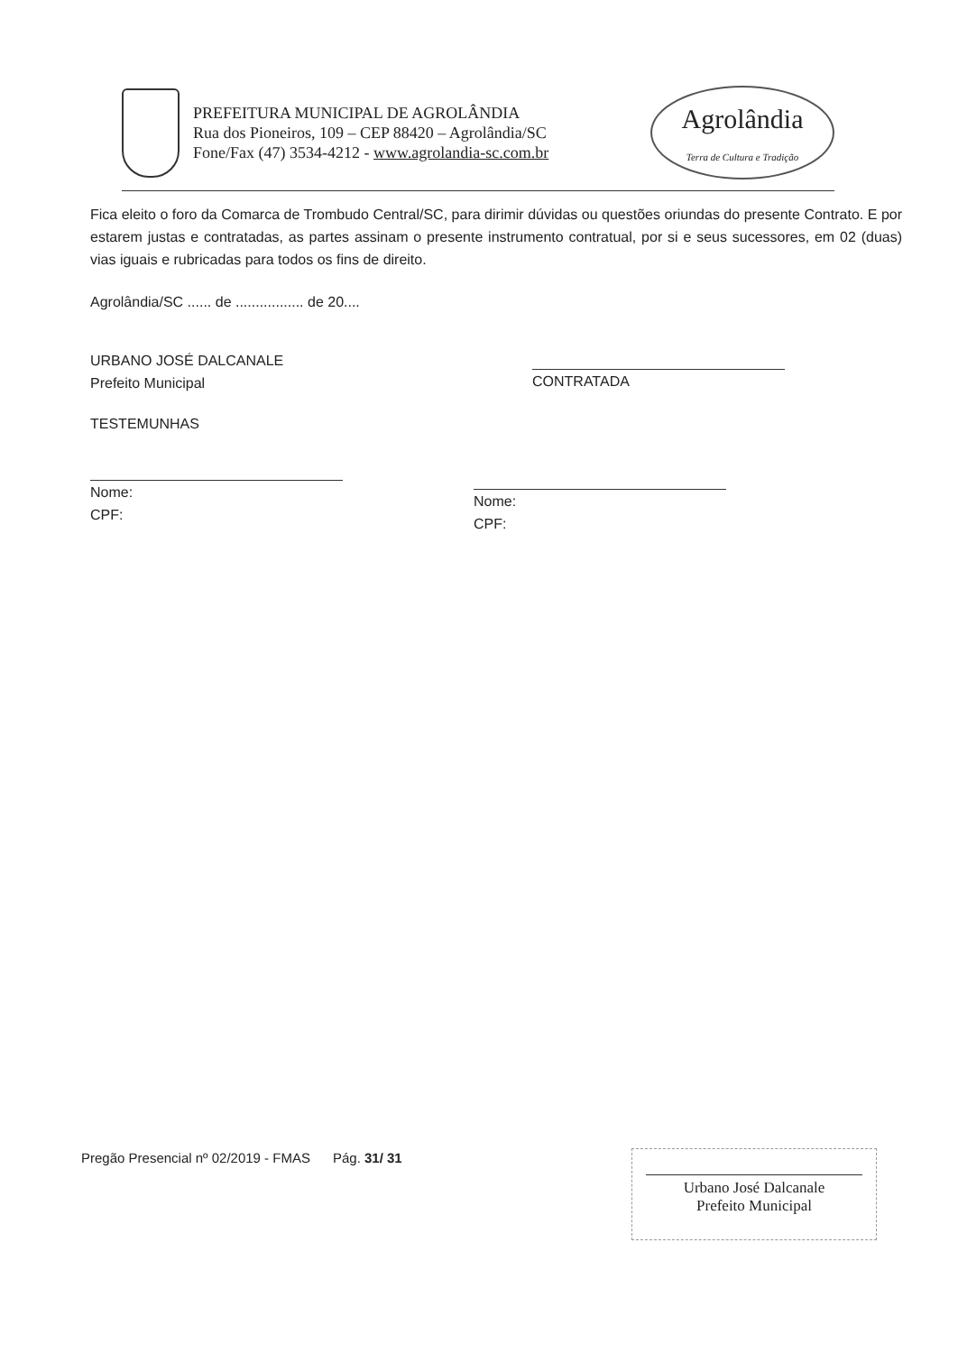PREFEITURA MUNICIPAL DE AGROLÂNDIA
Rua dos Pioneiros, 109 – CEP 88420 – Agrolândia/SC
Fone/Fax (47) 3534-4212 - www.agrolandia-sc.com.br
Agrolândia
Terra de Cultura e Tradição
Fica eleito o foro da Comarca de Trombudo Central/SC, para dirimir dúvidas ou questões oriundas do presente Contrato. E por estarem justas e contratadas, as partes assinam o presente instrumento contratual, por si e seus sucessores, em 02 (duas) vias iguais e rubricadas para todos os fins de direito.
Agrolândia/SC ...... de ................. de 20....
URBANO JOSÉ DALCANALE
Prefeito Municipal
CONTRATADA
TESTEMUNHAS
Nome:
CPF:
Nome:
CPF:
Pregão Presencial nº 02/2019 - FMAS Pág. 31/ 31
Urbano José Dalcanale
Prefeito Municipal